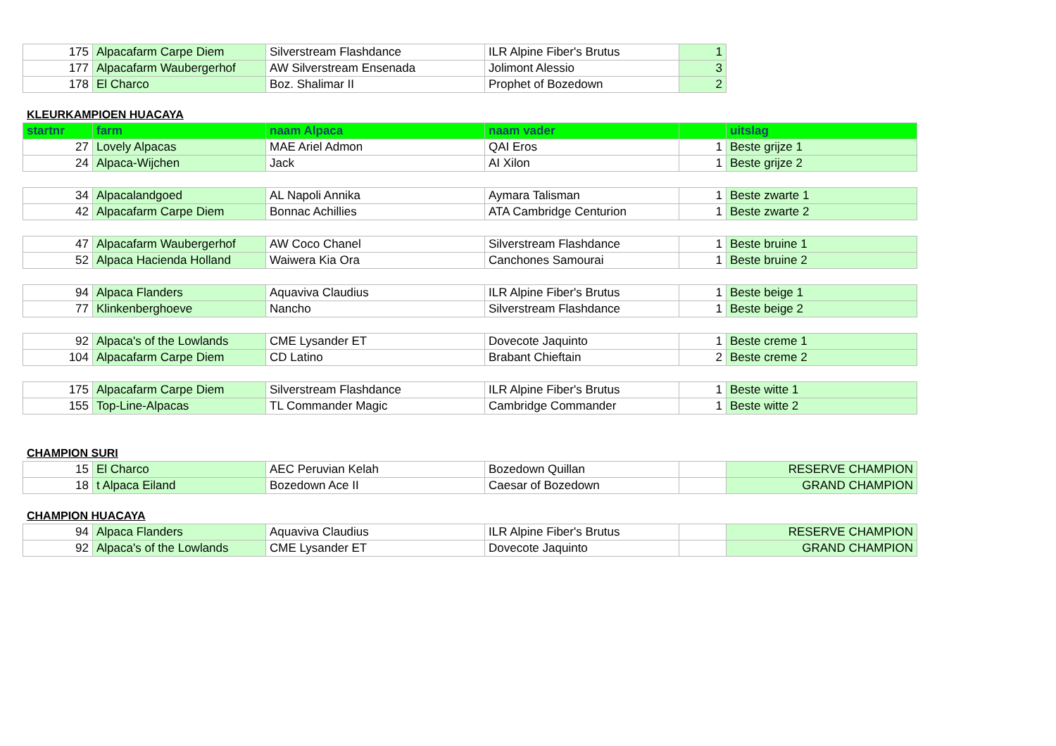| 175 | Alpacafarm Carpe Diem | Silverstream Flashdance | ILR Alpine Fiber's Brutus | 1 |
| 177 | Alpacafarm Waubergerhof | AW Silverstream Ensenada | Jolimont Alessio | 3 |
| 178 | El Charco | Boz. Shalimar II | Prophet of Bozedown | 2 |
KLEURKAMPIOEN HUACAYA
| startnr | farm | naam Alpaca | naam vader | | uitslag |
| --- | --- | --- | --- | --- | --- |
| 27 | Lovely Alpacas | MAE Ariel Admon | QAI Eros | 1 | Beste grijze 1 |
| 24 | Alpaca-Wijchen | Jack | AI Xilon | 1 | Beste grijze 2 |
| 34 | Alpacalandgoed | AL Napoli Annika | Aymara Talisman | 1 | Beste zwarte 1 |
| 42 | Alpacafarm Carpe Diem | Bonnac Achillies | ATA Cambridge Centurion | 1 | Beste zwarte 2 |
| 47 | Alpacafarm Waubergerhof | AW Coco Chanel | Silverstream Flashdance | 1 | Beste bruine 1 |
| 52 | Alpaca Hacienda Holland | Waiwera Kia Ora | Canchones Samourai | 1 | Beste bruine 2 |
| 94 | Alpaca Flanders | Aquaviva Claudius | ILR Alpine Fiber's Brutus | 1 | Beste beige 1 |
| 77 | Klinkenberghoeve | Nancho | Silverstream Flashdance | 1 | Beste beige 2 |
| 92 | Alpaca's of the Lowlands | CME Lysander ET | Dovecote Jaquinto | 1 | Beste creme 1 |
| 104 | Alpacafarm Carpe Diem | CD Latino | Brabant Chieftain | 2 | Beste creme 2 |
| 175 | Alpacafarm Carpe Diem | Silverstream Flashdance | ILR Alpine Fiber's Brutus | 1 | Beste witte 1 |
| 155 | Top-Line-Alpacas | TL Commander Magic | Cambridge Commander | 1 | Beste witte 2 |
CHAMPION SURI
| 15 | El Charco | AEC Peruvian Kelah | Bozedown Quillan | | RESERVE CHAMPION |
| 18 | t Alpaca Eiland | Bozedown Ace II | Caesar of Bozedown | | GRAND CHAMPION |
CHAMPION HUACAYA
| 94 | Alpaca Flanders | Aquaviva Claudius | ILR Alpine Fiber's Brutus | | RESERVE CHAMPION |
| 92 | Alpaca's of the Lowlands | CME Lysander ET | Dovecote Jaquinto | | GRAND CHAMPION |